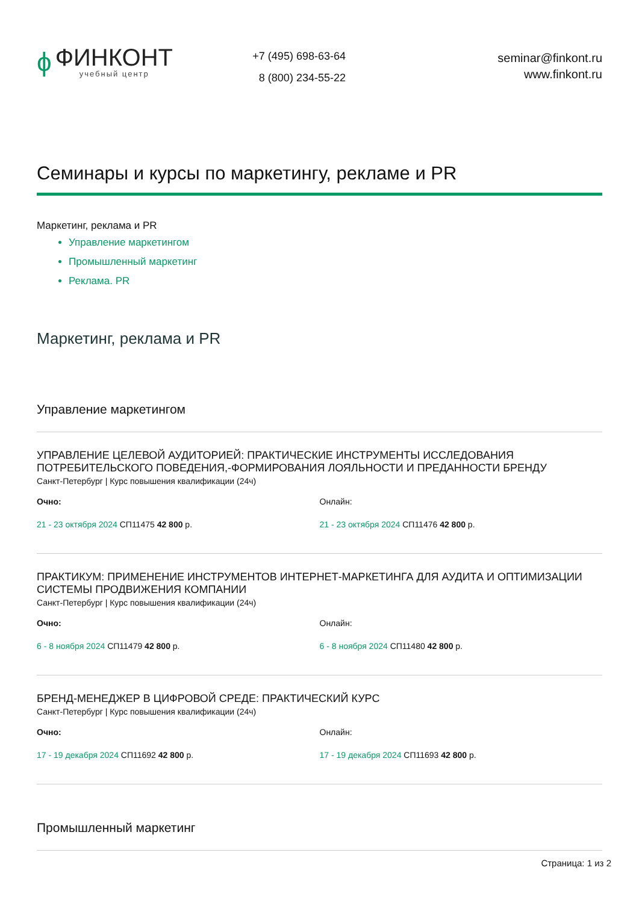ϕ
ФИНКОНТ
учебный центр
+7 (495) 698-63-64
8 (800) 234-55-22
seminar@finkont.ru
www.finkont.ru
Семинары и курсы по маркетингу, рекламе и PR
Маркетинг, реклама и PR
Управление маркетингом
Промышленный маркетинг
Реклама. PR
Маркетинг, реклама и PR
Управление маркетингом
УПРАВЛЕНИЕ ЦЕЛЕВОЙ АУДИТОРИЕЙ: ПРАКТИЧЕСКИЕ ИНСТРУМЕНТЫ ИССЛЕДОВАНИЯ ПОТРЕБИТЕЛЬСКОГО ПОВЕДЕНИЯ,-ФОРМИРОВАНИЯ ЛОЯЛЬНОСТИ И ПРЕДАННОСТИ БРЕНДУ
Санкт-Петербург | Курс повышения квалификации (24ч)
Очно:
21 - 23 октября 2024 СП11475 42 800 р.
Онлайн:
21 - 23 октября 2024 СП11476 42 800 р.
ПРАКТИКУМ: ПРИМЕНЕНИЕ ИНСТРУМЕНТОВ ИНТЕРНЕТ-МАРКЕТИНГА ДЛЯ АУДИТА И ОПТИМИЗАЦИИ СИСТЕМЫ ПРОДВИЖЕНИЯ КОМПАНИИ
Санкт-Петербург | Курс повышения квалификации (24ч)
Очно:
6 - 8 ноября 2024 СП11479 42 800 р.
Онлайн:
6 - 8 ноября 2024 СП11480 42 800 р.
БРЕНД-МЕНЕДЖЕР В ЦИФРОВОЙ СРЕДЕ: ПРАКТИЧЕСКИЙ КУРС
Санкт-Петербург | Курс повышения квалификации (24ч)
Очно:
17 - 19 декабря 2024 СП11692 42 800 р.
Онлайн:
17 - 19 декабря 2024 СП11693 42 800 р.
Промышленный маркетинг
Страница: 1 из 2